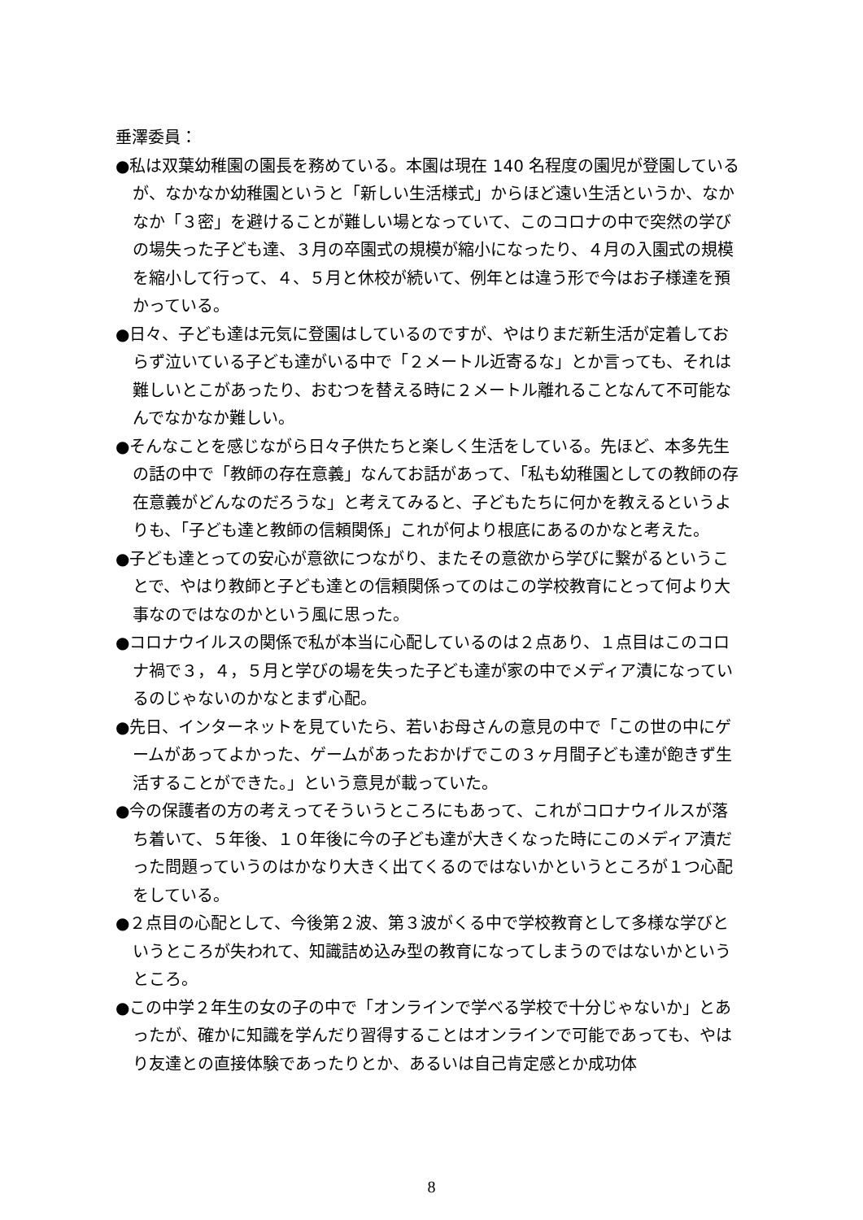垂澤委員：
●私は双葉幼稚園の園長を務めている。本園は現在 140 名程度の園児が登園しているが、なかなか幼稚園というと「新しい生活様式」からほど遠い生活というか、なかなか「３密」を避けることが難しい場となっていて、このコロナの中で突然の学びの場失った子ども達、３月の卒園式の規模が縮小になったり、４月の入園式の規模を縮小して行って、４、５月と休校が続いて、例年とは違う形で今はお子様達を預かっている。
●日々、子ども達は元気に登園はしているのですが、やはりまだ新生活が定着しておらず泣いている子ども達がいる中で「２メートル近寄るな」とか言っても、それは難しいとこがあったり、おむつを替える時に２メートル離れることなんて不可能なんでなかなか難しい。
●そんなことを感じながら日々子供たちと楽しく生活をしている。先ほど、本多先生の話の中で「教師の存在意義」なんてお話があって、「私も幼稚園としての教師の存在意義がどんなのだろうな」と考えてみると、子どもたちに何かを教えるというよりも、「子ども達と教師の信頼関係」これが何より根底にあるのかなと考えた。
●子ども達とっての安心が意欲につながり、またその意欲から学びに繋がるということで、やはり教師と子ども達との信頼関係ってのはこの学校教育にとって何より大事なのではなのかという風に思った。
●コロナウイルスの関係で私が本当に心配しているのは２点あり、１点目はこのコロナ禍で３，４，５月と学びの場を失った子ども達が家の中でメディア漬になっているのじゃないのかなとまず心配。
●先日、インターネットを見ていたら、若いお母さんの意見の中で「この世の中にゲームがあってよかった、ゲームがあったおかげでこの３ヶ月間子ども達が飽きず生活することができた。」という意見が載っていた。
●今の保護者の方の考えってそういうところにもあって、これがコロナウイルスが落ち着いて、５年後、１０年後に今の子ども達が大きくなった時にこのメディア漬だった問題っていうのはかなり大きく出てくるのではないかというところが１つ心配をしている。
●２点目の心配として、今後第２波、第３波がくる中で学校教育として多様な学びというところが失われて、知識詰め込み型の教育になってしまうのではないかというところ。
●この中学２年生の女の子の中で「オンラインで学べる学校で十分じゃないか」とあったが、確かに知識を学んだり習得することはオンラインで可能であっても、やはり友達との直接体験であったりとか、あるいは自己肯定感とか成功体
8